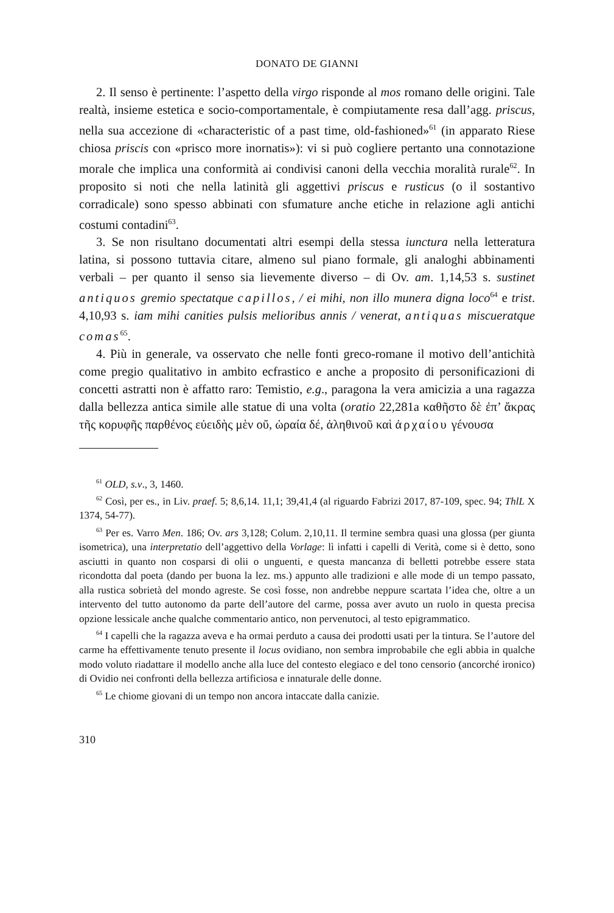DONATO DE GIANNI
2. Il senso è pertinente: l’aspetto della virgo risponde al mos romano delle origini. Tale realtà, insieme estetica e socio-comportamentale, è compiutamente resa dall’agg. priscus, nella sua accezione di «characteristic of a past time, old-fashioned»<sup>61</sup> (in apparato Riese chiosa priscis con «prisco more inornatis»): vi si può cogliere pertanto una connotazione morale che implica una conformità ai condivisi canoni della vecchia moralità rurale<sup>62</sup>. In proposito si noti che nella latinità gli aggettivi priscus e rusticus (o il sostantivo corradicale) sono spesso abbinati con sfumature anche etiche in relazione agli antichi costumi contadini<sup>63</sup>.
3. Se non risultano documentati altri esempi della stessa iunctura nella letteratura latina, si possono tuttavia citare, almeno sul piano formale, gli analoghi abbinamenti verbali – per quanto il senso sia lievemente diverso – di Ov. am. 1,14,53 s. sustinet antiquos gremio spectatque capillos, / ei mihi, non illo munera digna loco<sup>64</sup> e trist. 4,10,93 s. iam mihi canities pulsis melioribus annis / venerat, antiquas miscueratque comas<sup>65</sup>.
4. Più in generale, va osservato che nelle fonti greco-romane il motivo dell’antichità come pregio qualitativo in ambito ecfrastico e anche a proposito di personificazioni di concetti astratti non è affatto raro: Temistio, e.g., paragona la vera amicizia a una ragazza dalla bellezza antica simile alle statue di una volta (oratio 22,281a καθῆστο δὲ ἐπ’ ἄκρας τῆς κορυφῆς παρθένος εὐειδὴς μὲν οὔ, ὡραία δέ, ἀληθινοῦ καὶ ἀρχαίου γένουσα
<sup>61</sup> OLD, s.v., 3, 1460.
<sup>62</sup> Così, per es., in Liv. praef. 5; 8,6,14. 11,1; 39,41,4 (al riguardo Fabrizi 2017, 87-109, spec. 94; ThlL X 1374, 54-77).
<sup>63</sup> Per es. Varro Men. 186; Ov. ars 3,128; Colum. 2,10,11. Il termine sembra quasi una glossa (per giunta isometrica), una interpretatio dell’aggettivo della Vorlage: lì infatti i capelli di Verità, come si è detto, sono asciutti in quanto non cosparsi di olii o unguenti, e questa mancanza di belletti potrebbe essere stata ricondotta dal poeta (dando per buona la lez. ms.) appunto alle tradizioni e alle mode di un tempo passato, alla rustica sobrietà del mondo agreste. Se così fosse, non andrebbe neppure scartata l’idea che, oltre a un intervento del tutto autonomo da parte dell’autore del carme, possa aver avuto un ruolo in questa precisa opzione lessicale anche qualche commentario antico, non pervenutoci, al testo epigrammatico.
<sup>64</sup> I capelli che la ragazza aveva e ha ormai perduto a causa dei prodotti usati per la tintura. Se l’autore del carme ha effettivamente tenuto presente il locus ovidiano, non sembra improbabile che egli abbia in qualche modo voluto riadattare il modello anche alla luce del contesto elegiaco e del tono censorio (ancorché ironico) di Ovidio nei confronti della bellezza artificiosa e innaturale delle donne.
<sup>65</sup> Le chiome giovani di un tempo non ancora intaccate dalla canizie.
310